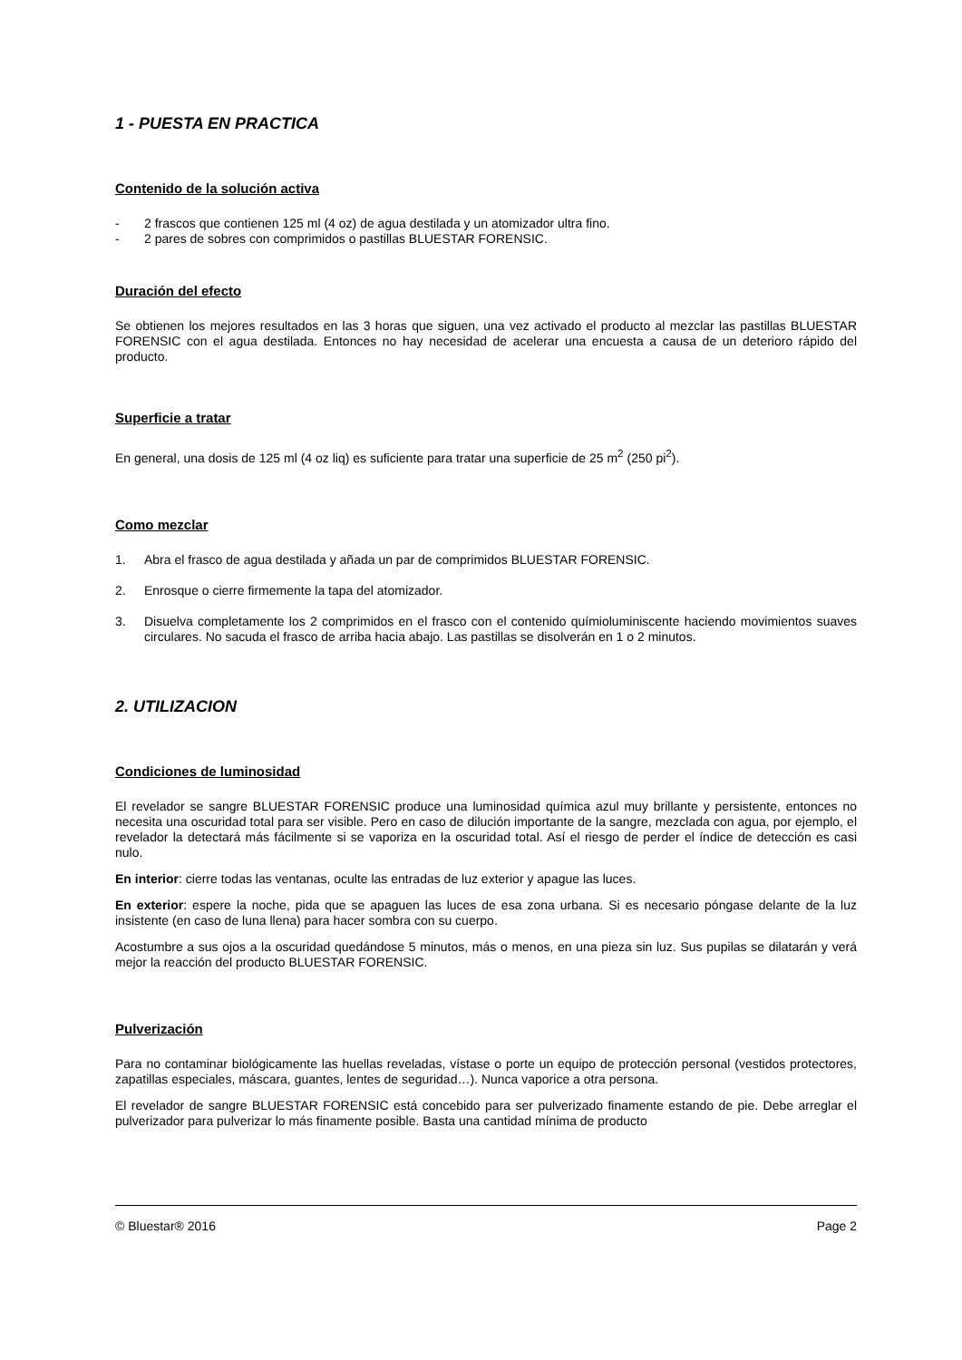1 - PUESTA EN PRACTICA
Contenido de la solución activa
- 2 frascos que contienen 125 ml (4 oz) de agua destilada y un atomizador ultra fino.
- 2 pares de sobres con comprimidos o pastillas BLUESTAR FORENSIC.
Duración del efecto
Se obtienen los mejores resultados en las 3 horas que siguen, una vez activado el producto al mezclar las pastillas BLUESTAR FORENSIC con el agua destilada. Entonces no hay necesidad de acelerar una encuesta a causa de un deterioro rápido del producto.
Superficie a tratar
En general, una dosis de 125 ml (4 oz liq) es suficiente para tratar una superficie de 25 m<sup>2</sup> (250 pi<sup>2</sup>).
Como mezclar
1. Abra el frasco de agua destilada y añada un par de comprimidos BLUESTAR FORENSIC.
2. Enrosque o cierre firmemente la tapa del atomizador.
3. Disuelva completamente los 2 comprimidos en el frasco con el contenido químioluminiscente haciendo movimientos suaves circulares. No sacuda el frasco de arriba hacia abajo. Las pastillas se disolverán en 1 o 2 minutos.
2. UTILIZACION
Condiciones de luminosidad
El revelador se sangre BLUESTAR FORENSIC produce una luminosidad química azul muy brillante y persistente, entonces no necesita una oscuridad total para ser visible. Pero en caso de dilución importante de la sangre, mezclada con agua, por ejemplo, el revelador la detectará más fácilmente si se vaporiza en la oscuridad total. Así el riesgo de perder el índice de detección es casi nulo.
En interior: cierre todas las ventanas, oculte las entradas de luz exterior y apague las luces.
En exterior: espere la noche, pida que se apaguen las luces de esa zona urbana. Si es necesario póngase delante de la luz insistente (en caso de luna llena) para hacer sombra con su cuerpo.
Acostumbre a sus ojos a la oscuridad quedándose 5 minutos, más o menos, en una pieza sin luz. Sus pupilas se dilatarán y verá mejor la reacción del producto BLUESTAR FORENSIC.
Pulverización
Para no contaminar biológicamente las huellas reveladas, vístase o porte un equipo de protección personal (vestidos protectores, zapatillas especiales, máscara, guantes, lentes de seguridad…). Nunca vaporice a otra persona.
El revelador de sangre BLUESTAR FORENSIC está concebido para ser pulverizado finamente estando de pie. Debe arreglar el pulverizador para pulverizar lo más finamente posible. Basta una cantidad mínima de producto
© Bluestar® 2016 Page 2